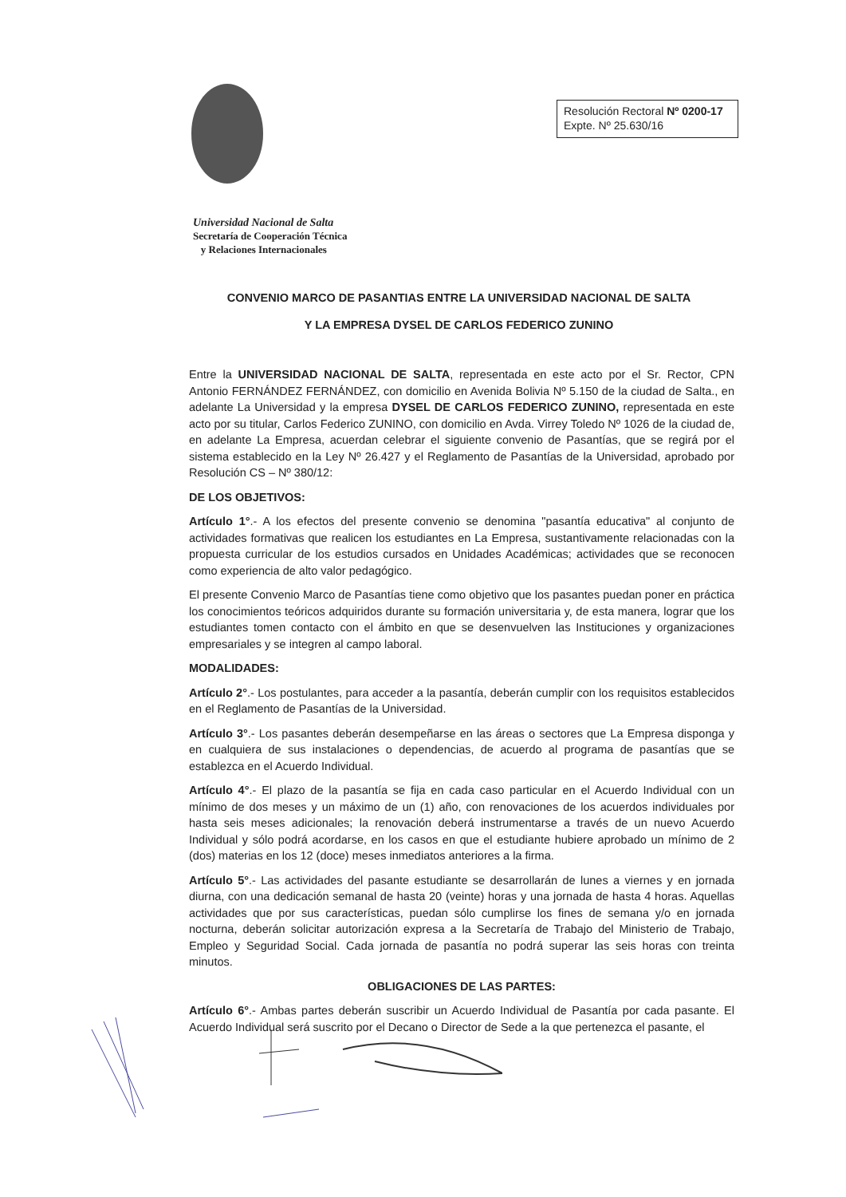Resolución Rectoral Nº 0200-17
Expte. Nº 25.630/16
Universidad Nacional de Salta
Secretaría de Cooperación Técnica
y Relaciones Internacionales
CONVENIO MARCO DE PASANTIAS ENTRE LA UNIVERSIDAD NACIONAL DE SALTA
Y LA EMPRESA DYSEL DE CARLOS FEDERICO ZUNINO
Entre la UNIVERSIDAD NACIONAL DE SALTA, representada en este acto por el Sr. Rector, CPN Antonio FERNÁNDEZ FERNÁNDEZ, con domicilio en Avenida Bolivia Nº 5.150 de la ciudad de Salta., en adelante La Universidad y la empresa DYSEL DE CARLOS FEDERICO ZUNINO, representada en este acto por su titular, Carlos Federico ZUNINO, con domicilio en Avda. Virrey Toledo Nº 1026 de la ciudad de, en adelante La Empresa, acuerdan celebrar el siguiente convenio de Pasantías, que se regirá por el sistema establecido en la Ley Nº 26.427 y el Reglamento de Pasantías de la Universidad, aprobado por Resolución CS – Nº 380/12:
DE LOS OBJETIVOS:
Artículo 1°.- A los efectos del presente convenio se denomina "pasantía educativa" al conjunto de actividades formativas que realicen los estudiantes en La Empresa, sustantivamente relacionadas con la propuesta curricular de los estudios cursados en Unidades Académicas; actividades que se reconocen como experiencia de alto valor pedagógico.
El presente Convenio Marco de Pasantías tiene como objetivo que los pasantes puedan poner en práctica los conocimientos teóricos adquiridos durante su formación universitaria y, de esta manera, lograr que los estudiantes tomen contacto con el ámbito en que se desenvuelven las Instituciones y organizaciones empresariales y se integren al campo laboral.
MODALIDADES:
Artículo 2°.- Los postulantes, para acceder a la pasantía, deberán cumplir con los requisitos establecidos en el Reglamento de Pasantías de la Universidad.
Artículo 3°.- Los pasantes deberán desempeñarse en las áreas o sectores que La Empresa disponga y en cualquiera de sus instalaciones o dependencias, de acuerdo al programa de pasantías que se establezca en el Acuerdo Individual.
Artículo 4°.- El plazo de la pasantía se fija en cada caso particular en el Acuerdo Individual con un mínimo de dos meses y un máximo de un (1) año, con renovaciones de los acuerdos individuales por hasta seis meses adicionales; la renovación deberá instrumentarse a través de un nuevo Acuerdo Individual y sólo podrá acordarse, en los casos en que el estudiante hubiere aprobado un mínimo de 2 (dos) materias en los 12 (doce) meses inmediatos anteriores a la firma.
Artículo 5°.- Las actividades del pasante estudiante se desarrollarán de lunes a viernes y en jornada diurna, con una dedicación semanal de hasta 20 (veinte) horas y una jornada de hasta 4 horas. Aquellas actividades que por sus características, puedan sólo cumplirse los fines de semana y/o en jornada nocturna, deberán solicitar autorización expresa a la Secretaría de Trabajo del Ministerio de Trabajo, Empleo y Seguridad Social. Cada jornada de pasantía no podrá superar las seis horas con treinta minutos.
OBLIGACIONES DE LAS PARTES:
Artículo 6°.- Ambas partes deberán suscribir un Acuerdo Individual de Pasantía por cada pasante. El Acuerdo Individual será suscrito por el Decano o Director de Sede a la que pertenezca el pasante, el